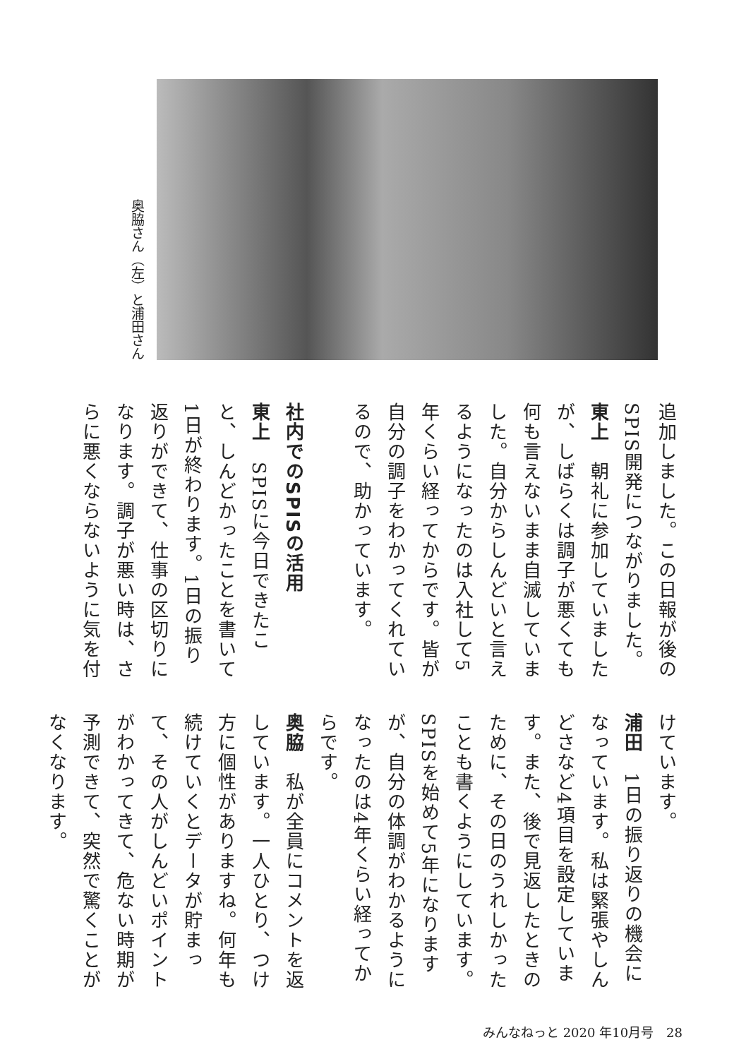奥脇さん（左）と浦田さん
追加しました。この日報が後のSPIS開発につながりました。
東上　朝礼に参加していましたが、しばらくは調子が悪くても何も言えないまま自滅していました。自分からしんどいと言えるようになったのは入社して5年くらい経ってからです。皆が自分の調子をわかってくれているので、助かっています。
社内でのSPISの活用
東上　SPISに今日できたこと、しんどかったことを書いて1日が終わります。1日の振り返りができて、仕事の区切りになります。調子が悪い時は、さらに悪くならないように気を付
けています。
浦田　1日の振り返りの機会になっています。私は緊張やしんどさなど4項目を設定しています。また、後で見返したときのために、その日のうれしかったことも書くようにしています。SPISを始めて5年になりますが、自分の体調がわかるようになったのは4年くらい経ってからです。
奥脇　私が全員にコメントを返しています。一人ひとり、つけ方に個性がありますね。何年も続けていくとデータが貯まって、その人がしんどいポイントがわかってきて、危ない時期が予測できて、突然で驚くことがなくなります。
みんなねっと 2020 年10月号　28